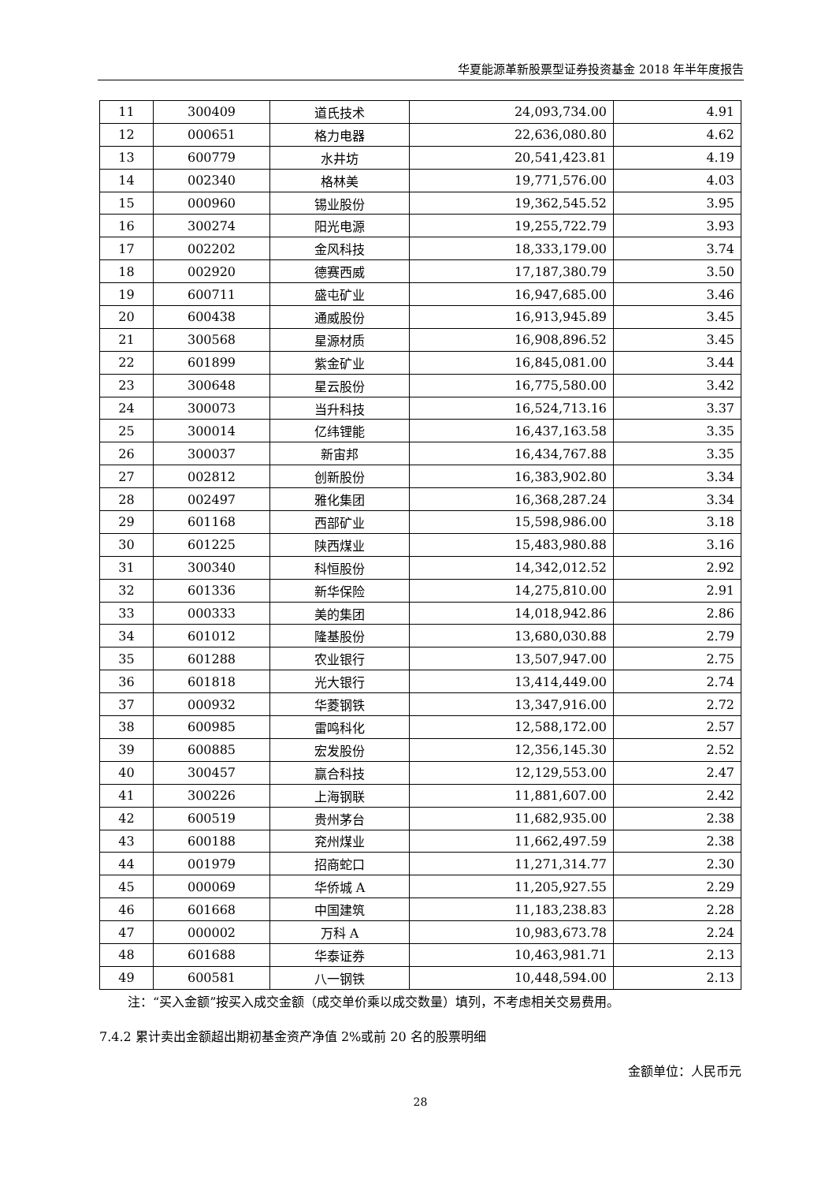华夏能源革新股票型证券投资基金 2018 年半年度报告
| 11 | 300409 | 道氏技术 | 24,093,734.00 | 4.91 |
| 12 | 000651 | 格力电器 | 22,636,080.80 | 4.62 |
| 13 | 600779 | 水井坊 | 20,541,423.81 | 4.19 |
| 14 | 002340 | 格林美 | 19,771,576.00 | 4.03 |
| 15 | 000960 | 锡业股份 | 19,362,545.52 | 3.95 |
| 16 | 300274 | 阳光电源 | 19,255,722.79 | 3.93 |
| 17 | 002202 | 金风科技 | 18,333,179.00 | 3.74 |
| 18 | 002920 | 德赛西威 | 17,187,380.79 | 3.50 |
| 19 | 600711 | 盛屯矿业 | 16,947,685.00 | 3.46 |
| 20 | 600438 | 通威股份 | 16,913,945.89 | 3.45 |
| 21 | 300568 | 星源材质 | 16,908,896.52 | 3.45 |
| 22 | 601899 | 紫金矿业 | 16,845,081.00 | 3.44 |
| 23 | 300648 | 星云股份 | 16,775,580.00 | 3.42 |
| 24 | 300073 | 当升科技 | 16,524,713.16 | 3.37 |
| 25 | 300014 | 亿纬锂能 | 16,437,163.58 | 3.35 |
| 26 | 300037 | 新宙邦 | 16,434,767.88 | 3.35 |
| 27 | 002812 | 创新股份 | 16,383,902.80 | 3.34 |
| 28 | 002497 | 雅化集团 | 16,368,287.24 | 3.34 |
| 29 | 601168 | 西部矿业 | 15,598,986.00 | 3.18 |
| 30 | 601225 | 陕西煤业 | 15,483,980.88 | 3.16 |
| 31 | 300340 | 科恒股份 | 14,342,012.52 | 2.92 |
| 32 | 601336 | 新华保险 | 14,275,810.00 | 2.91 |
| 33 | 000333 | 美的集团 | 14,018,942.86 | 2.86 |
| 34 | 601012 | 隆基股份 | 13,680,030.88 | 2.79 |
| 35 | 601288 | 农业银行 | 13,507,947.00 | 2.75 |
| 36 | 601818 | 光大银行 | 13,414,449.00 | 2.74 |
| 37 | 000932 | 华菱钢铁 | 13,347,916.00 | 2.72 |
| 38 | 600985 | 雷鸣科化 | 12,588,172.00 | 2.57 |
| 39 | 600885 | 宏发股份 | 12,356,145.30 | 2.52 |
| 40 | 300457 | 赢合科技 | 12,129,553.00 | 2.47 |
| 41 | 300226 | 上海钢联 | 11,881,607.00 | 2.42 |
| 42 | 600519 | 贵州茅台 | 11,682,935.00 | 2.38 |
| 43 | 600188 | 兖州煤业 | 11,662,497.59 | 2.38 |
| 44 | 001979 | 招商蛇口 | 11,271,314.77 | 2.30 |
| 45 | 000069 | 华侨城 A | 11,205,927.55 | 2.29 |
| 46 | 601668 | 中国建筑 | 11,183,238.83 | 2.28 |
| 47 | 000002 | 万科 A | 10,983,673.78 | 2.24 |
| 48 | 601688 | 华泰证券 | 10,463,981.71 | 2.13 |
| 49 | 600581 | 八一钢铁 | 10,448,594.00 | 2.13 |
注：“买入金额”按买入成交金额（成交单价乘以成交数量）填列，不考虑相关交易费用。
7.4.2 累计卖出金额超出期初基金资产净值 2%或前 20 名的股票明细
金额单位：人民币元
28